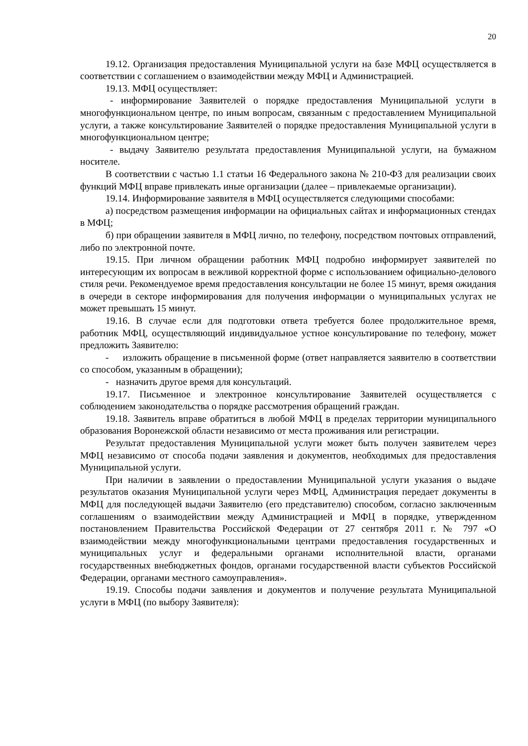20
19.12. Организация предоставления Муниципальной услуги на базе МФЦ осуществляется в соответствии с соглашением о взаимодействии между МФЦ и Администрацией.
19.13. МФЦ осуществляет:
- информирование Заявителей о порядке предоставления Муниципальной услуги в многофункциональном центре, по иным вопросам, связанным с предоставлением Муниципальной услуги, а также консультирование Заявителей о порядке предоставления Муниципальной услуги в многофункциональном центре;
- выдачу Заявителю результата предоставления Муниципальной услуги, на бумажном носителе.
В соответствии с частью 1.1 статьи 16 Федерального закона № 210-ФЗ для реализации своих функций МФЦ вправе привлекать иные организации (далее – привлекаемые организации).
19.14. Информирование заявителя в МФЦ осуществляется следующими способами:
а) посредством размещения информации на официальных сайтах и информационных стендах в МФЦ;
б) при обращении заявителя в МФЦ лично, по телефону, посредством почтовых отправлений, либо по электронной почте.
19.15. При личном обращении работник МФЦ подробно информирует заявителей по интересующим их вопросам в вежливой корректной форме с использованием официально-делового стиля речи. Рекомендуемое время предоставления консультации не более 15 минут, время ожидания в очереди в секторе информирования для получения информации о муниципальных услугах не может превышать 15 минут.
19.16. В случае если для подготовки ответа требуется более продолжительное время, работник МФЦ, осуществляющий индивидуальное устное консультирование по телефону, может предложить Заявителю:
- изложить обращение в письменной форме (ответ направляется заявителю в соответствии со способом, указанным в обращении);
- назначить другое время для консультаций.
19.17. Письменное и электронное консультирование Заявителей осуществляется с соблюдением законодательства о порядке рассмотрения обращений граждан.
19.18. Заявитель вправе обратиться в любой МФЦ в пределах территории муниципального образования Воронежской области независимо от места проживания или регистрации.
Результат предоставления Муниципальной услуги может быть получен заявителем через МФЦ независимо от способа подачи заявления и документов, необходимых для предоставления Муниципальной услуги.
При наличии в заявлении о предоставлении Муниципальной услуги указания о выдаче результатов оказания Муниципальной услуги через МФЦ, Администрация передает документы в МФЦ для последующей выдачи Заявителю (его представителю) способом, согласно заключенным соглашениям о взаимодействии между Администрацией и МФЦ в порядке, утвержденном постановлением Правительства Российской Федерации от 27 сентября 2011 г. № 797 «О взаимодействии между многофункциональными центрами предоставления государственных и муниципальных услуг и федеральными органами исполнительной власти, органами государственных внебюджетных фондов, органами государственной власти субъектов Российской Федерации, органами местного самоуправления».
19.19. Способы подачи заявления и документов и получение результата Муниципальной услуги в МФЦ (по выбору Заявителя):